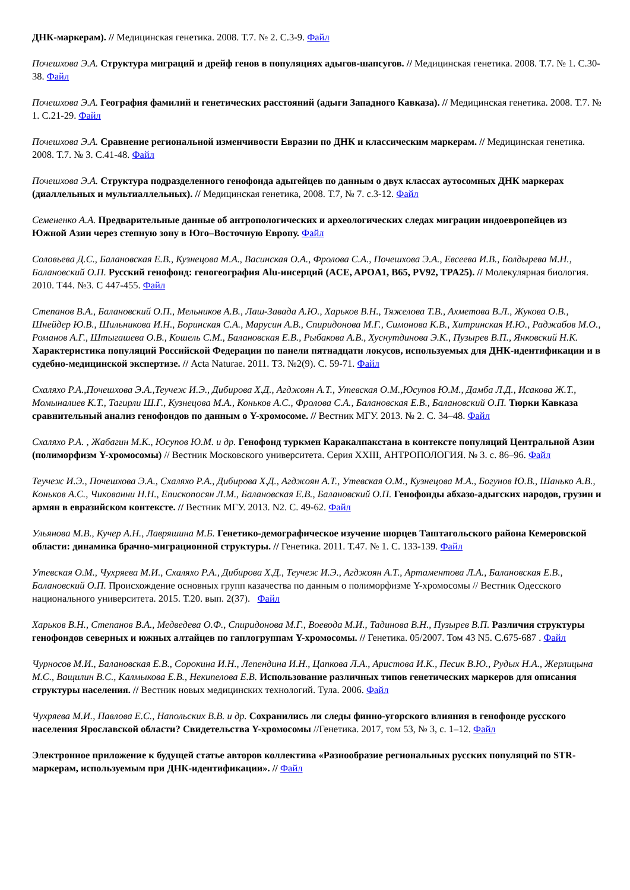ДНК-маркерам). // Медицинская генетика. 2008. Т.7. № 2. С.3-9. Файл
Почешхова Э.А. Структура миграций и дрейф генов в популяциях адыгов-шапсугов. // Медицинская генетика. 2008. Т.7. № 1. С.30-38. Файл
Почешхова Э.А. География фамилий и генетических расстояний (адыги Западного Кавказа). // Медицинская генетика. 2008. Т.7. № 1. С.21-29. Файл
Почешхова Э.А. Сравнение региональной изменчивости Евразии по ДНК и классическим маркерам. // Медицинская генетика. 2008. Т.7. № 3. С.41-48. Файл
Почешхова Э.А. Структура подразделенного генофонда адыгейцев по данным о двух классах аутосомных ДНК маркерах (диаллельных и мультиаллельных). // Медицинская генетика, 2008. Т.7, № 7. с.3-12. Файл
Семененко А.А. Предварительные данные об антропологических и археологических следах миграции индоевропейцев из Южной Азии через степную зону в Юго–Восточную Европу. Файл
Соловьева Д.С., Балановская Е.В., Кузнецова М.А., Васинская О.А., Фролова С.А., Почешхова Э.А., Евсеева И.В., Болдырева М.Н., Балановский О.П. Русский генофонд: геногеография Alu-инсерций (ACE, APOA1, B65, PV92, TPA25). // Молекулярная биология. 2010. Т44. №3. С 447-455. Файл
Степанов В.А., Балановский О.П., Мельников А.В., Лаш-Завада А.Ю., Харьков В.Н., Тяжелова Т.В., Ахметова В.Л., Жукова О.В., Шнейдер Ю.В., Шильникова И.Н., Боринская С.А., Марусин А.В., Спиридонова М.Г., Симонова К.В., Хитринская И.Ю., Раджабов М.О., Романов А.Г., Штыгашева О.В., Кошель С.М., Балановская Е.В., Рыбакова А.В., Хуснутдинова Э.К., Пузырев В.П., Янковский Н.К. Характеристика популяций Российской Федерации по панели пятнадцати локусов, используемых для ДНК-идентификации и в судебно-медицинской экспертизе. // Acta Naturae. 2011. Т3. №2(9). С. 59-71. Файл
Схаляхо Р.А.,Почешхова Э.А.,Теучеж И.Э., Дибирова Х.Д., Агджоян А.Т., Утевская О.М.,Юсупов Ю.М., Дамба Л.Д., Исакова Ж.Т., Момыналиев К.Т., Тагирли Ш.Г., Кузнецова М.А., Коньков А.С., Фролова С.А., Балановская Е.В., Балановский О.П. Тюрки Кавказа сравнительный анализ генофондов по данным о Y-хромосоме. // Вестник МГУ. 2013. № 2. С. 34–48. Файл
Схаляхо Р.А. , Жабагин М.К., Юсупов Ю.М. и др. Генофонд туркмен Каракалпакстана в контексте популяций Центральной Азии (полиморфизм Y-хромосомы) // Вестник Московского университета. Серия XXIII, АНТРОПОЛОГИЯ. № 3. с. 86–96. Файл
Теучеж И.Э., Почешхова Э.А., Схаляхо Р.А., Дибирова Х.Д., Агджоян А.Т., Утевская О.М., Кузнецова М.А., Богунов Ю.В., Шанько А.В., Коньков А.С., Чикованни Н.Н., Епископосян Л.М., Балановская Е.В., Балановский О.П. Генофонды абхазо-адыгских народов, грузин и армян в евразийском контексте. // Вестник МГУ. 2013. N2. С. 49-62. Файл
Ульянова М.В., Кучер А.Н., Лавряшина М.Б. Генетико-демографическое изучение шорцев Таштагольского района Кемеровской области: динамика брачно-миграционной структуры. // Генетика. 2011. Т.47. № 1. С. 133-139. Файл
Утевская О.М., Чухряева М.И., Схаляхо Р.А., Дибирова Х.Д., Теучеж И.Э., Агджоян А.Т., Артаментова Л.А., Балановская Е.В., Балановский О.П. Происхождение основных групп казачества по данным о полиморфизме Y-хромосомы // Вестник Одесского национального университета. 2015. Т.20. вып. 2(37). Файл
Харьков В.Н., Степанов В.А., Медведева О.Ф., Спиридонова М.Г., Воевода М.И., Тадинова В.Н., Пузырев В.П. Различия структуры генофондов северных и южных алтайцев по гаплогруппам Y-хромосомы. // Генетика. 05/2007. Том 43 N5. С.675-687 . Файл
Чурносов М.И., Балановская Е.В., Сорокина И.Н., Лепендина И.Н., Цапкова Л.А., Аристова И.К., Песик В.Ю., Рудых Н.А., Жерлицына М.С., Ващилин В.С., Калмыкова Е.В., Некипелова Е.В. Использование различных типов генетических маркеров для описания структуры населения. // Вестник новых медицинских технологий. Тула. 2006. Файл
Чухряева М.И., Павлова Е.С., Напольских В.В. и др. Сохранились ли следы финно-угорского влияния в генофонде русского населения Ярославской области? Свидетельства Y-хромосомы //Генетика. 2017, том 53, № 3, с. 1–12. Файл
Электронное приложение к будущей статье авторов коллектива «Разнообразие региональных русских популяций по STR-маркерам, используемым при ДНК-идентификации». // Файл